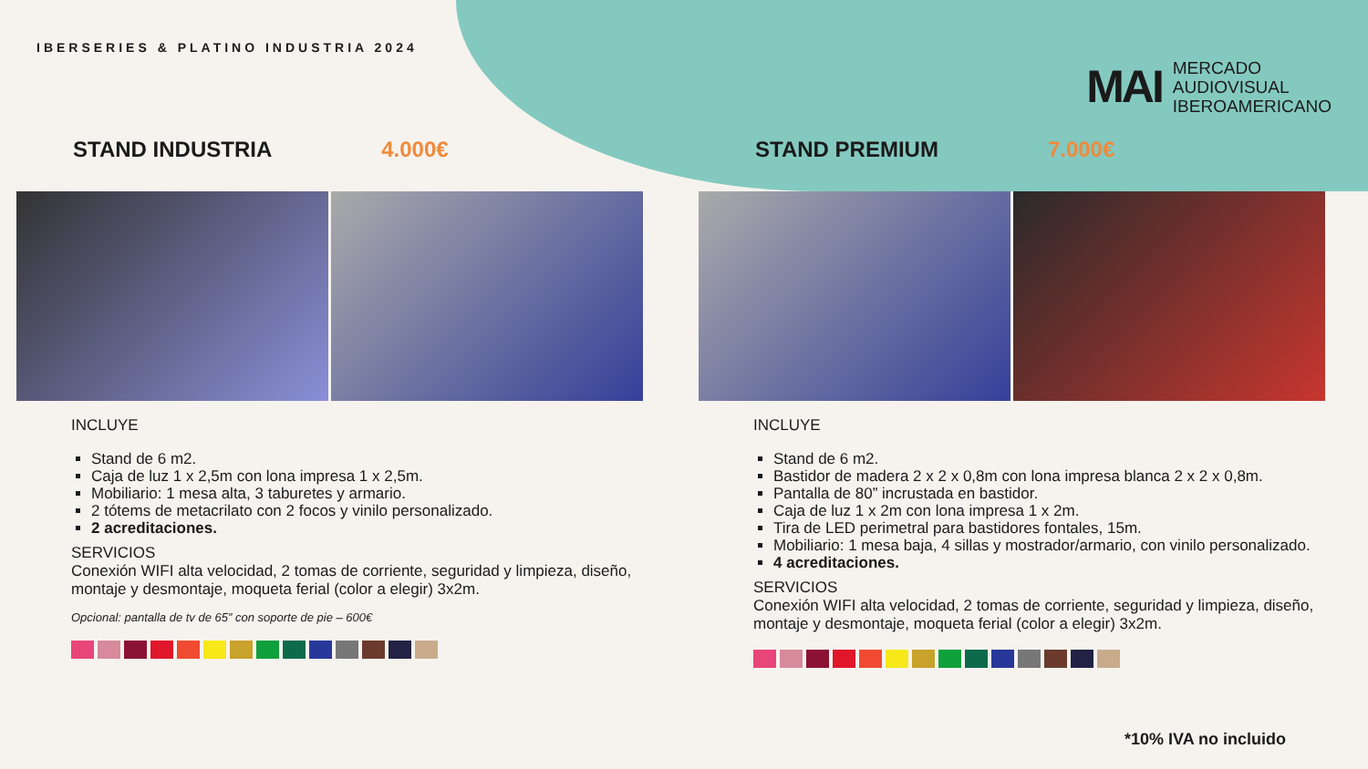IBERSERIES & PLATINO INDUSTRIA 2024
MAI
MERCADO
AUDIOVISUAL
IBEROAMERICANO
STAND INDUSTRIA 4.000€
INCLUYE
Stand de 6 m2.
Caja de luz 1 x 2,5m con lona impresa 1 x 2,5m.
Mobiliario: 1 mesa alta, 3 taburetes y armario.
2 tótems de metacrilato con 2 focos y vinilo personalizado.
2 acreditaciones.
SERVICIOS
Conexión WIFI alta velocidad, 2 tomas de corriente, seguridad y limpieza, diseño, montaje y desmontaje, moqueta ferial (color a elegir) 3x2m.
Opcional: pantalla de tv de 65” con soporte de pie – 600€
STAND PREMIUM 7.000€
INCLUYE
Stand de 6 m2.
Bastidor de madera 2 x 2 x 0,8m con lona impresa blanca 2 x 2 x 0,8m.
Pantalla de 80” incrustada en bastidor.
Caja de luz 1 x 2m con lona impresa 1 x 2m.
Tira de LED perimetral para bastidores fontales, 15m.
Mobiliario: 1 mesa baja, 4 sillas y mostrador/armario, con vinilo personalizado.
4 acreditaciones.
SERVICIOS
Conexión WIFI alta velocidad, 2 tomas de corriente, seguridad y limpieza, diseño, montaje y desmontaje, moqueta ferial (color a elegir) 3x2m.
*10% IVA no incluido